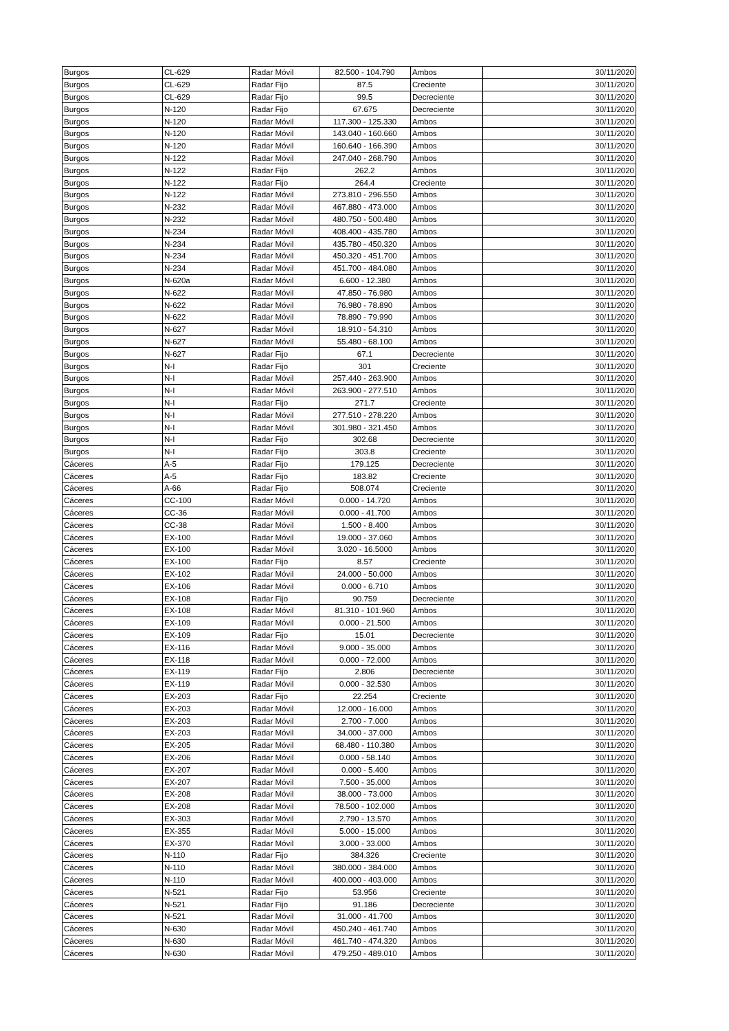| Burgos | CL-629 | Radar Móvil | 82.500 - 104.790 | Ambos | 30/11/2020 |
| Burgos | CL-629 | Radar Fijo | 87.5 | Creciente | 30/11/2020 |
| Burgos | CL-629 | Radar Fijo | 99.5 | Decreciente | 30/11/2020 |
| Burgos | N-120 | Radar Fijo | 67.675 | Decreciente | 30/11/2020 |
| Burgos | N-120 | Radar Móvil | 117.300 - 125.330 | Ambos | 30/11/2020 |
| Burgos | N-120 | Radar Móvil | 143.040 - 160.660 | Ambos | 30/11/2020 |
| Burgos | N-120 | Radar Móvil | 160.640 - 166.390 | Ambos | 30/11/2020 |
| Burgos | N-122 | Radar Móvil | 247.040 - 268.790 | Ambos | 30/11/2020 |
| Burgos | N-122 | Radar Fijo | 262.2 | Ambos | 30/11/2020 |
| Burgos | N-122 | Radar Fijo | 264.4 | Creciente | 30/11/2020 |
| Burgos | N-122 | Radar Móvil | 273.810 - 296.550 | Ambos | 30/11/2020 |
| Burgos | N-232 | Radar Móvil | 467.880 - 473.000 | Ambos | 30/11/2020 |
| Burgos | N-232 | Radar Móvil | 480.750 - 500.480 | Ambos | 30/11/2020 |
| Burgos | N-234 | Radar Móvil | 408.400 - 435.780 | Ambos | 30/11/2020 |
| Burgos | N-234 | Radar Móvil | 435.780 - 450.320 | Ambos | 30/11/2020 |
| Burgos | N-234 | Radar Móvil | 450.320 - 451.700 | Ambos | 30/11/2020 |
| Burgos | N-234 | Radar Móvil | 451.700 - 484.080 | Ambos | 30/11/2020 |
| Burgos | N-620a | Radar Móvil | 6.600 - 12.380 | Ambos | 30/11/2020 |
| Burgos | N-622 | Radar Móvil | 47.850 - 76.980 | Ambos | 30/11/2020 |
| Burgos | N-622 | Radar Móvil | 76.980 - 78.890 | Ambos | 30/11/2020 |
| Burgos | N-622 | Radar Móvil | 78.890 - 79.990 | Ambos | 30/11/2020 |
| Burgos | N-627 | Radar Móvil | 18.910 - 54.310 | Ambos | 30/11/2020 |
| Burgos | N-627 | Radar Móvil | 55.480 - 68.100 | Ambos | 30/11/2020 |
| Burgos | N-627 | Radar Fijo | 67.1 | Decreciente | 30/11/2020 |
| Burgos | N-I | Radar Fijo | 301 | Creciente | 30/11/2020 |
| Burgos | N-I | Radar Móvil | 257.440 - 263.900 | Ambos | 30/11/2020 |
| Burgos | N-I | Radar Móvil | 263.900 - 277.510 | Ambos | 30/11/2020 |
| Burgos | N-I | Radar Fijo | 271.7 | Creciente | 30/11/2020 |
| Burgos | N-I | Radar Móvil | 277.510 - 278.220 | Ambos | 30/11/2020 |
| Burgos | N-I | Radar Móvil | 301.980 - 321.450 | Ambos | 30/11/2020 |
| Burgos | N-I | Radar Fijo | 302.68 | Decreciente | 30/11/2020 |
| Burgos | N-I | Radar Fijo | 303.8 | Creciente | 30/11/2020 |
| Cáceres | A-5 | Radar Fijo | 179.125 | Decreciente | 30/11/2020 |
| Cáceres | A-5 | Radar Fijo | 183.82 | Creciente | 30/11/2020 |
| Cáceres | A-66 | Radar Fijo | 508.074 | Creciente | 30/11/2020 |
| Cáceres | CC-100 | Radar Móvil | 0.000 - 14.720 | Ambos | 30/11/2020 |
| Cáceres | CC-36 | Radar Móvil | 0.000 - 41.700 | Ambos | 30/11/2020 |
| Cáceres | CC-38 | Radar Móvil | 1.500 - 8.400 | Ambos | 30/11/2020 |
| Cáceres | EX-100 | Radar Móvil | 19.000 - 37.060 | Ambos | 30/11/2020 |
| Cáceres | EX-100 | Radar Móvil | 3.020 - 16.5000 | Ambos | 30/11/2020 |
| Cáceres | EX-100 | Radar Fijo | 8.57 | Creciente | 30/11/2020 |
| Cáceres | EX-102 | Radar Móvil | 24.000 - 50.000 | Ambos | 30/11/2020 |
| Cáceres | EX-106 | Radar Móvil | 0.000 - 6.710 | Ambos | 30/11/2020 |
| Cáceres | EX-108 | Radar Fijo | 90.759 | Decreciente | 30/11/2020 |
| Cáceres | EX-108 | Radar Móvil | 81.310 - 101.960 | Ambos | 30/11/2020 |
| Cáceres | EX-109 | Radar Móvil | 0.000 - 21.500 | Ambos | 30/11/2020 |
| Cáceres | EX-109 | Radar Fijo | 15.01 | Decreciente | 30/11/2020 |
| Cáceres | EX-116 | Radar Móvil | 9.000 - 35.000 | Ambos | 30/11/2020 |
| Cáceres | EX-118 | Radar Móvil | 0.000 - 72.000 | Ambos | 30/11/2020 |
| Cáceres | EX-119 | Radar Fijo | 2.806 | Decreciente | 30/11/2020 |
| Cáceres | EX-119 | Radar Móvil | 0.000 - 32.530 | Ambos | 30/11/2020 |
| Cáceres | EX-203 | Radar Fijo | 22.254 | Creciente | 30/11/2020 |
| Cáceres | EX-203 | Radar Móvil | 12.000 - 16.000 | Ambos | 30/11/2020 |
| Cáceres | EX-203 | Radar Móvil | 2.700 - 7.000 | Ambos | 30/11/2020 |
| Cáceres | EX-203 | Radar Móvil | 34.000 - 37.000 | Ambos | 30/11/2020 |
| Cáceres | EX-205 | Radar Móvil | 68.480 - 110.380 | Ambos | 30/11/2020 |
| Cáceres | EX-206 | Radar Móvil | 0.000 - 58.140 | Ambos | 30/11/2020 |
| Cáceres | EX-207 | Radar Móvil | 0.000 - 5.400 | Ambos | 30/11/2020 |
| Cáceres | EX-207 | Radar Móvil | 7.500 - 35.000 | Ambos | 30/11/2020 |
| Cáceres | EX-208 | Radar Móvil | 38.000 - 73.000 | Ambos | 30/11/2020 |
| Cáceres | EX-208 | Radar Móvil | 78.500 - 102.000 | Ambos | 30/11/2020 |
| Cáceres | EX-303 | Radar Móvil | 2.790 - 13.570 | Ambos | 30/11/2020 |
| Cáceres | EX-355 | Radar Móvil | 5.000 - 15.000 | Ambos | 30/11/2020 |
| Cáceres | EX-370 | Radar Móvil | 3.000 - 33.000 | Ambos | 30/11/2020 |
| Cáceres | N-110 | Radar Fijo | 384.326 | Creciente | 30/11/2020 |
| Cáceres | N-110 | Radar Móvil | 380.000 - 384.000 | Ambos | 30/11/2020 |
| Cáceres | N-110 | Radar Móvil | 400.000 - 403.000 | Ambos | 30/11/2020 |
| Cáceres | N-521 | Radar Fijo | 53.956 | Creciente | 30/11/2020 |
| Cáceres | N-521 | Radar Fijo | 91.186 | Decreciente | 30/11/2020 |
| Cáceres | N-521 | Radar Móvil | 31.000 - 41.700 | Ambos | 30/11/2020 |
| Cáceres | N-630 | Radar Móvil | 450.240 - 461.740 | Ambos | 30/11/2020 |
| Cáceres | N-630 | Radar Móvil | 461.740 - 474.320 | Ambos | 30/11/2020 |
| Cáceres | N-630 | Radar Móvil | 479.250 - 489.010 | Ambos | 30/11/2020 |